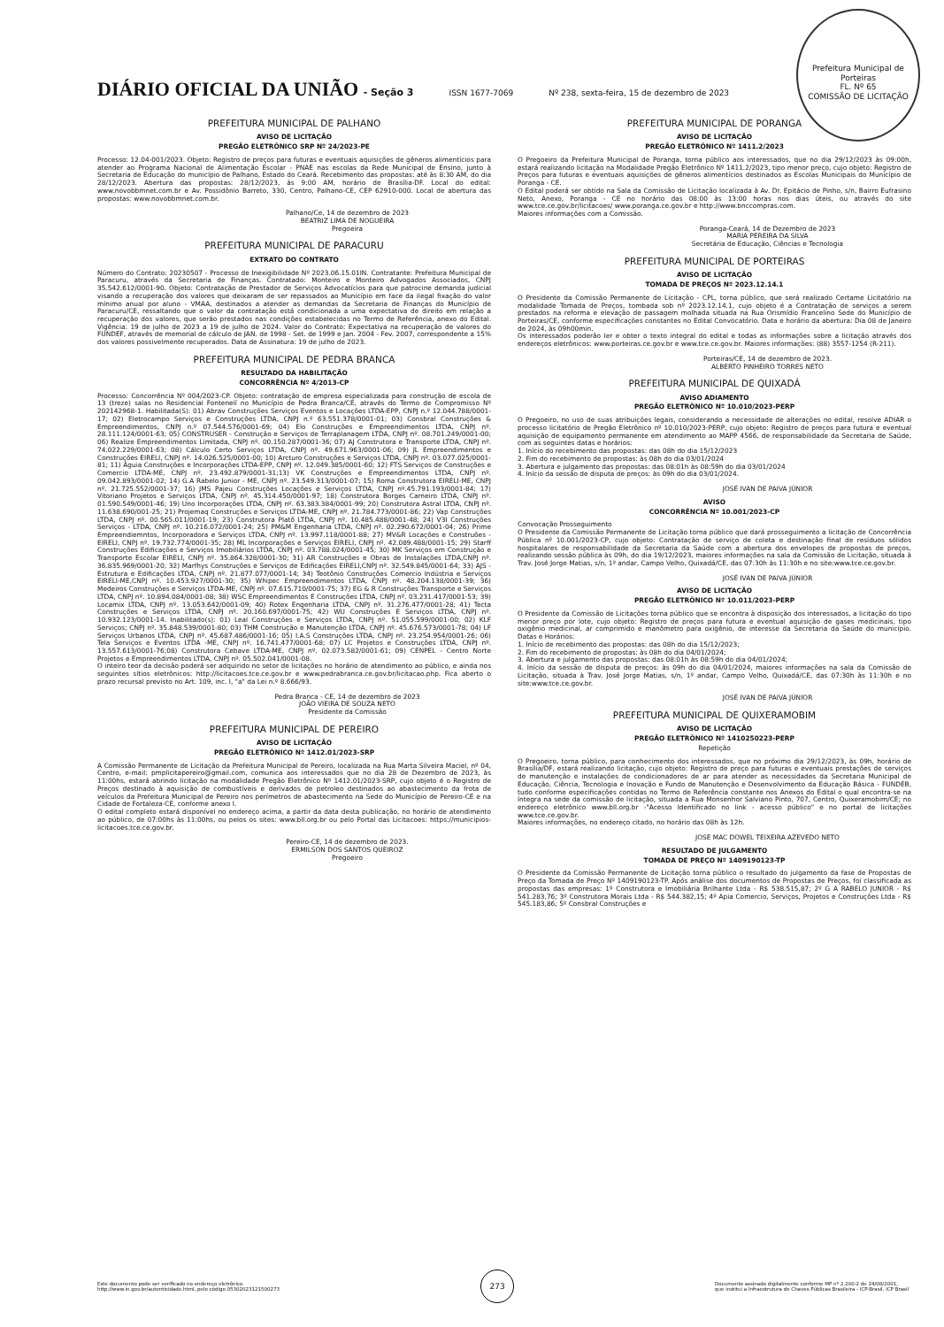Prefeitura Municipal de Porteiras
FL. Nº 65
COMISSÃO DE LICITAÇÃO
DIÁRIO OFICIAL DA UNIÃO - Seção 3 ISSN 1677-7069 Nº 238, sexta-feira, 15 de dezembro de 2023
PREFEITURA MUNICIPAL DE PALHANO
AVISO DE LICITAÇÃO
PREGÃO ELETRÔNICO SRP Nº 24/2023-PE
Processo: 12.04-001/2023. Objeto: Registro de preços para futuras e eventuais aquisições de gêneros alimentícios para atender ao Programa Nacional de Alimentação Escolar - PNAE nas escolas da Rede Municipal de Ensino, junto à Secretaria de Educação do município de Palhano, Estado do Ceará. Recebimento das propostas: até às 8:30 AM, do dia 28/12/2023. Abertura das propostas: 28/12/2023, às 9:00 AM, horário de Brasília-DF. Local do edital: www.novobbmnet.com.br e Av. Possidônio Barreto, 330, Centro, Palhano-CE, CEP 62910-000. Local de abertura das propostas: www.novobbmnet.com.br.
Palhano/Ce, 14 de dezembro de 2023
BEATRIZ LIMA DE NOGUEIRA
Pregoeira
PREFEITURA MUNICIPAL DE PARACURU
EXTRATO DO CONTRATO
Número do Contrato: 20230507 - Processo de Inexigibilidade Nº 2023.06.15.01IN. Contratante: Prefeitura Municipal de Paracuru, através da Secretaria de Finanças. Contratado: Monteiro e Monteiro Advogados Associados, CNPJ 35.542.612/0001-90. Objeto: Contratação de Prestador de Serviços Advocatícios para que patrocine demanda judicial visando a recuperação dos valores que deixaram de ser repassados ao Município em face da ilegal fixação do valor mínimo anual por aluno - VMAA, destinados a atender as demandas da Secretaria de Finanças do Município de Paracuru/CE, ressaltando que o valor da contratação está condicionada a uma expectativa de direito em relação a recuperação dos valores, que serão prestados nas condições estabelecidas no Termo de Referência, anexo do Edital. Vigência: 19 de julho de 2023 a 19 de julho de 2024. Valor do Contrato: Expectativa na recuperação de valores do FUNDEF, através de memorial de cálculo de JAN. de 1998 - Set. de 1999 e Jan. 2004 - Fev. 2007, correspondente a 15% dos valores possivelmente recuperados. Data de Assinatura: 19 de julho de 2023.
PREFEITURA MUNICIPAL DE PEDRA BRANCA
RESULTADO DA HABILITAÇÃO
CONCORRÊNCIA Nº 4/2013-CP
Processo: Concorrência Nº 004/2023-CP. Objeto: contratação de empresa especializada para construção de escola de 13 (treze) salas no Residencial Fontenelí no Município de Pedra Branca/CE, através do Termo de Compromisso Nº 202142968-1. Habilitada(S): 01) Abrav Construções Serviços Eventos e Locações LTDA-EPP, CNPJ n.º 12.044.788/0001-17; 02) Eletrocampo Serviços e Construções LTDA, CNPJ n.º 63.551.378/0001-01; 03) Consbral Construções & Empreendimentos, CNPJ n.º 07.544.576/0001-69; 04) Elo Construções e Empreendimentos LTDA, CNPJ nº. 28.111.124/0001-63; 05) CONSTRUSER - Construção e Serviços de Terraplanagem LTDA, CNPJ nº. 08.701.249/0001-00; 06) Realize Empreendimentos Limitada, CNPJ nº. 00.150.287/0001-36; 07) AJ Construtora e Transporte LTDA, CNPJ nº. 74.022.229/0001-63; 08) Cálculo Certo Serviços LTDA, CNPJ nº. 49.671.963/0001-06; 09) JL Empreendimentos e Construções EIRELI, CNPJ nº. 14.026.525/0001-00; 10) Arcturo Construções e Serviços LTDA, CNPJ nº. 03.077.025/0001-81; 11) Águia Construções e Incorporações LTDA-EPP, CNPJ nº. 12.049.385/0001-60; 12) FTS Serviços de Construções e Comercio LTDA-ME, CNPJ nº. 23.492.879/0001-31;13) VK Construções e Empreendimentos LTDA, CNPJ nº. 09.042.893/0001-02; 14) G.A Rabelo Junior - ME, CNPJ nº. 23.549.313/0001-07; 15) Roma Construtora EIRELI-ME, CNPJ nº. 21.725.552/0001-37; 16) JMS Pajeu Construções Locações e Serviços LTDA, CNPJ nº.45.791.193/0001-84; 17) Vitoriano Projetos e Serviços LTDA, CNPJ nº. 45.314.450/0001-97; 18) Construtora Borges Carneiro LTDA, CNPJ nº. 01.590.549/0001-46; 19) Uno Incorporações LTDA, CNPJ nº. 63.383.384/0001-99; 20) Construtora Astral LTDA, CNPJ nº. 11.638.690/001-25; 21) Projemaq Construções e Serviços LTDA-ME, CNPJ nº. 21.784.773/0001-86; 22) Vap Construções LTDA, CNPJ nº. 00.565.011/0001-19; 23) Construtora Platô LTDA, CNPJ nº. 10.485.488/0001-48; 24) V3I Construções Serviços - LTDA, CNPJ nº. 10.216.072/0001-24; 25) PM&M Engenharia LTDA, CNPJ nº. 02.290.672/0001-04; 26) Prime Empreendiemntos, Incorporadora e Serviços LTDA, CNPJ nº. 13.997.118/0001-88; 27) MV&R Locações e Construões -EIRELI, CNPJ nº. 19.732.774/0001-35; 28) ML Incorporações e Serviços EIRELI, CNPJ nº. 42.089.488/0001-15; 29) Starff Construções Edificações e Serviços Imobiliários LTDA, CNPJ nº. 03.788.024/0001-45; 30) MK Serviços em Construção e Transporte Escolar EIRELI, CNPJ nº. 35.864.328/0001-30; 31) AR Construções e Obras de Instalações LTDA,CNPJ nº. 36.835.969/0001-20; 32) Marfhys Construções e Serviços de Edificações EIRELI,CNPJ nº. 32.549.845/0001-64; 33) AJS - Estrutura e Edificações LTDA, CNPJ nº. 21.877.077/0001-14; 34) Teotônio Construções Comercio Indústria e Serviços EIRELI-ME,CNPJ nº. 10.453.927/0001-30; 35) Whipec Empreendimentos LTDA, CNPJ nº. 48.204.138/0001-39; 36) Medeiros Construções e Serviços LTDA-ME, CNPJ nº. 07.615.710/0001-75; 37) EG & R Construções Transporte e Serviços LTDA, CNPJ nº. 10.894.084/0001-08; 38) WSC Empreendimentos E Construções LTDA, CNPJ nº. 03.231.417/0001-53; 39) Locamix LTDA, CNPJ nº. 13.053.642/0001-09; 40) Rotex Engenharia LTDA, CNPJ nº. 31.276.477/0001-28; 41) Tecta Construções e Serviços LTDA, CNPJ nº. 20.160.697/0001-75; 42) WU Construções E Serviços LTDA, CNPJ nº. 10.932.123/0001-14. Inabilitado(s): 01) Leal Construções e Serviços LTDA, CNPJ nº. 51.055.599/0001-00; 02) KLF Serviços; CNPJ nº. 35.848.539/0001-80; 03) THM Construção e Manutenção LTDA, CNPJ nº. 45.676.573/0001-78; 04) LF Serviços Urbanos LTDA, CNPJ nº. 45.687.486/0001-16; 05) I.A.S Construções LTDA, CNPJ nº. 23.254.954/0001-26; 06) Tela Serviços e Eventos LTDA -ME, CNPJ nº. 16.741.477/0001-68; 07) LC Projetos e Construções LTDA, CNPJ nº. 13.557.613/0001-76;08) Construtora Cebave LTDA-ME, CNPJ nº. 02.073.582/0001-61; 09) CENPEL - Centro Norte Projetos e Empreendimentos LTDA, CNPJ nº. 05.502.041/0001-08.
O inteiro teor da decisão poderá ser adquirido no setor de licitações no horário de atendimento ao público, e ainda nos seguintes sítios eletrônicos: http://licitacoes.tce.ce.gov.br e www.pedrabranca.ce.gov.br/licitacao.php. Fica aberto o prazo recursal previsto no Art. 109, inc. I, "a" da Lei n.º 8.666/93.
Pedra Branca - CE, 14 de dezembro de 2023
JOÃO VIEIRA DE SOUZA NETO
Presidente da Comissão
PREFEITURA MUNICIPAL DE PEREIRO
AVISO DE LICITAÇÃO
PREGÃO ELETRÔNICO Nº 1412.01/2023-SRP
A Comissão Permanente de Licitação da Prefeitura Municipal de Pereiro, localizada na Rua Marta Silveira Maciel, nº 04, Centro, e-mail: pmplicitapereiro@gmail.com, comunica aos interessados que no dia 28 de Dezembro de 2023, às 11:00hs, estará abrindo licitação na modalidade Pregão Eletrônico Nº 1412.01/2023-SRP, cujo objeto é o Registro de Preços destinado à aquisição de combustíveis e derivados de petroleo destinados ao abastecimento da frota de veículos da Prefeitura Municipal de Pereiro nos perímetros de abastecimento na Sede do Município de Pereiro-CE e na Cidade de Fortaleza-CE, conforme anexo I.
O edital completo estará disponível no endereço acima, a partir da data desta publicação, no horário de atendimento ao público, de 07:00hs às 11:00hs, ou pelos os sites: www.bll.org.br ou pelo Portal das Licitacoes: https://municipios-licitacoes.tce.ce.gov.br.
Pereiro-CE, 14 de dezembro de 2023.
ERMILSON DOS SANTOS QUEIROZ
Pregoeiro
PREFEITURA MUNICIPAL DE PORANGA
AVISO DE LICITAÇÃO
PREGÃO ELETRÔNICO Nº 1411.2/2023
O Pregoeiro da Prefeitura Municipal de Poranga, torna público aos interessados, que no dia 29/12/2023 às 09:00h, estará realizando licitação na Modalidade Pregão Eletrônico Nº 1411.2/2023, tipo menor preço, cujo objeto: Registro de Preços para futuras e eventuais aquisições de gêneros alimentícios destinados as Escolas Municipais do Município de Poranga - CE.
O Edital poderá ser obtido na Sala da Comissão de Licitação localizada à Av. Dr. Epitácio de Pinho, s/n, Bairro Eufrasino Neto, Anexo, Poranga - CE no horário das 08:00 às 13:00 horas nos dias úteis, ou através do site www.tce.ce.gov.br/licitacoes/ www.poranga.ce.gov.br e http://www.bnccompras.com.
Maiores informações com a Comissão.
Poranga-Ceará, 14 de Dezembro de 2023
MARIA PEREIRA DA SILVA
Secretária de Educação, Ciências e Tecnologia
PREFEITURA MUNICIPAL DE PORTEIRAS
AVISO DE LICITAÇÃO
TOMADA DE PREÇOS Nº 2023.12.14.1
O Presidente da Comissão Permanente de Licitação - CPL, torna público, que será realizado Certame Licitatório na modalidade Tomada de Preços, tombada sob nº 2023.12.14.1, cujo objeto é a Contratação de serviços a serem prestados na reforma e elevação de passagem molhada situada na Rua Orismídio Francelino Sede do Município de Porteiras/CE, conforme especificações constantes no Edital Convocatório. Data e horário da abertura: Dia 08 de Janeiro de 2024, às 09h00min.
Os interessados poderão ler e obter o texto integral do edital e todas as informações sobre a licitação através dos endereços eletrônicos: www.porteiras.ce.gov.br e www.tce.ce.gov.br. Maiores informações: (88) 3557-1254 (R-211).
Porteiras/CE, 14 de dezembro de 2023.
ALBERTO PINHEIRO TORRES NETO
PREFEITURA MUNICIPAL DE QUIXADÁ
AVISO ADIAMENTO
PREGÃO ELETRÔNICO Nº 10.010/2023-PERP
O Pregoeiro, no uso de suas atribuições legais, considerando a necessidade de alterações no edital, resolve ADIAR o processo licitatório de Pregão Eletrônico nº 10.010/2023-PERP, cujo objeto: Registro de preços para futura e eventual aquisição de equipamento permanente em atendimento ao MAPP 4566, de responsabilidade da Secretaria de Saúde, com as seguintes datas e horários:
1. Início do recebimento das propostas: das 08h do dia 15/12/2023
2. Fim do recebimento de propostas: às 08h do dia 03/01/2024
3. Abertura e julgamento das propostas: das 08:01h às 08:59h do dia 03/01/2024
4. Início da sessão de disputa de preços: às 09h do dia 03/01/2024.
JOSÉ IVAN DE PAIVA JÚNIOR
AVISO
CONCORRÊNCIA Nº 10.001/2023-CP
Convocação Prosseguimento
O Presidente da Comissão Permanente de Licitação torna público que dará prosseguimento a licitação de Concorrência Pública nº 10.001/2023-CP, cujo objeto: Contratação de serviço de coleta e destinação final de resíduos sólidos hospitalares de responsabilidade da Secretaria da Saúde com a abertura dos envelopes de propostas de preços, realizando sessão pública às 09h, do dia 19/12/2023, maiores informações na sala da Comissão de Licitação, situada à Trav. José Jorge Matias, s/n, 1º andar, Campo Velho, Quixadá/CE, das 07:30h às 11:30h e no site:www.tce.ce.gov.br.
JOSÉ IVAN DE PAIVA JÚNIOR
AVISO DE LICITAÇÃO
PREGÃO ELETRÔNICO Nº 10.011/2023-PERP
O Presidente da Comissão de Licitações torna público que se encontra à disposição dos interessados, a licitação do tipo menor preço por lote, cujo objeto: Registro de preços para futura e eventual aquisição de gases medicinais, tipo oxigênio medicinal, ar comprimido e manômetro para oxigênio, de interesse da Secretaria da Saúde do município. Datas e Horários:
1. Início de recebimento das propostas: das 08h do dia 15/12/2023;
2. Fim do recebimento de propostas: às 08h do dia 04/01/2024;
3. Abertura e julgamento das propostas: das 08:01h às 08:59h do dia 04/01/2024;
4. Início da sessão de disputa de preços: às 09h do dia 04/01/2024, maiores informações na sala da Comissão de Licitação, situada à Trav. José Jorge Matias, s/n, 1º andar, Campo Velho, Quixadá/CE, das 07:30h às 11:30h e no site:www.tce.ce.gov.br.
JOSÉ IVAN DE PAIVA JÚNIOR
PREFEITURA MUNICIPAL DE QUIXERAMOBIM
AVISO DE LICITAÇÃO
PREGÃO ELETRÔNICO Nº 1410250223-PERP
Repetição
O Pregoeiro, torna público, para conhecimento dos interessados, que no próximo dia 29/12/2023, às 09h, horário de Brasília/DF, estará realizando licitação, cujo objeto: Registro de preço para futuras e eventuais prestações de serviços de manutenção e instalações de condicionadores de ar para atender as necessidades da Secretaria Municipal de Educação, Ciência, Tecnologia e Inovação e Fundo de Manutenção e Desenvolvimento da Educação Básica - FUNDEB, tudo conforme especificações contidas no Termo de Referência constante nos Anexos do Edital o qual encontra-se na íntegra na sede da comissão de licitação, situada a Rua Monsenhor Salviano Pinto, 707, Centro, Quixeramobim/CE; no endereço eletrônico www.bll.org.br -"Acesso Identificado no link - acesso público" e no portal de licitações www.tce.ce.gov.br.
Maiores informações, no endereço citado, no horário das 08h às 12h.
JOSE MAC DOWEL TEIXEIRA AZEVEDO NETO
RESULTADO DE JULGAMENTO
TOMADA DE PREÇO Nº 1409190123-TP
O Presidente da Comissão Permanente de Licitação torna público o resultado do julgamento da fase de Propostas de Preço da Tomada de Preço Nº 1409190123-TP. Após análise dos documentos de Propostas de Preços, foi classificada as propostas das empresas: 1º Construtora e Imobiliária Brilhante Ltda - R$ 538.515,87; 2º G A RABELO JUNIOR - R$ 541.283,76; 3º Construtora Morais Ltda - R$ 544.382,15; 4º Apia Comercio, Serviços, Projetos e Construções Ltda - R$ 545.183,86; 5º Consbral Construções e
Este documento pode ser verificado no endereço eletrônico
http://www.in.gov.br/autenticidade.html, pelo código 05302023121500273 273 Documento assinado digitalmente conforme MP nº 2.200-2 de 24/08/2001,
que institui a Infraestrutura de Chaves Públicas Brasileira - ICP-Brasil. ICP Brasil